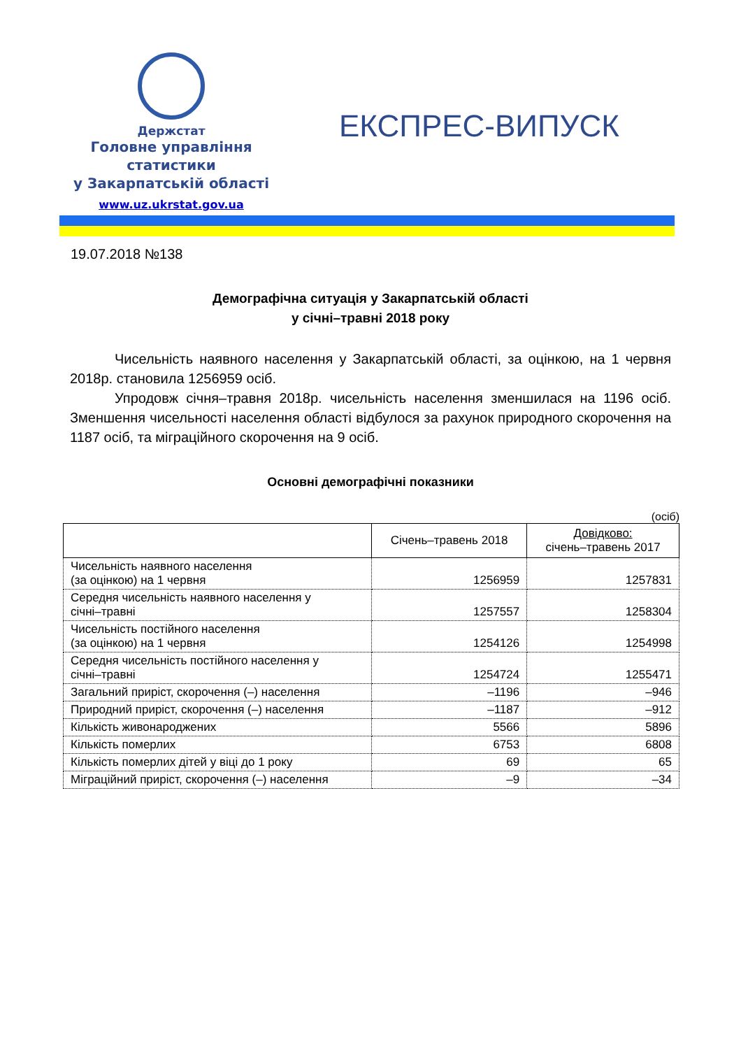Держстат
Головне управління
статистики
у Закарпатській області
www.uz.ukrstat.gov.ua
ЕКСПРЕС-ВИПУСК
19.07.2018 №138
Демографічна ситуація у Закарпатській області
у січні–травні 2018 року
Чисельність наявного населення у Закарпатській області, за оцінкою, на 1 червня 2018р. становила 1256959 осіб.
Упродовж січня–травня 2018р. чисельність населення зменшилася на 1196 осіб. Зменшення чисельності населення області відбулося за рахунок природного скорочення на 1187 осіб, та міграційного скорочення на 9 осіб.
Основні демографічні показники
(осіб)
| | Січень–травень 2018 | Довідково: січень–травень 2017 |
| --- | --- | --- |
| Чисельність наявного населення (за оцінкою) на 1 червня | 1256959 | 1257831 |
| Середня чисельність наявного населення у січні–травні | 1257557 | 1258304 |
| Чисельність постійного населення (за оцінкою) на 1 червня | 1254126 | 1254998 |
| Середня чисельність постійного населення у січні–травні | 1254724 | 1255471 |
| Загальний приріст, скорочення (–) населення | –1196 | –946 |
| Природний приріст, скорочення (–) населення | –1187 | –912 |
| Кількість живонароджених | 5566 | 5896 |
| Кількість померлих | 6753 | 6808 |
| Кількість померлих дітей у віці до 1 року | 69 | 65 |
| Міграційний приріст, скорочення (–) населення | –9 | –34 |